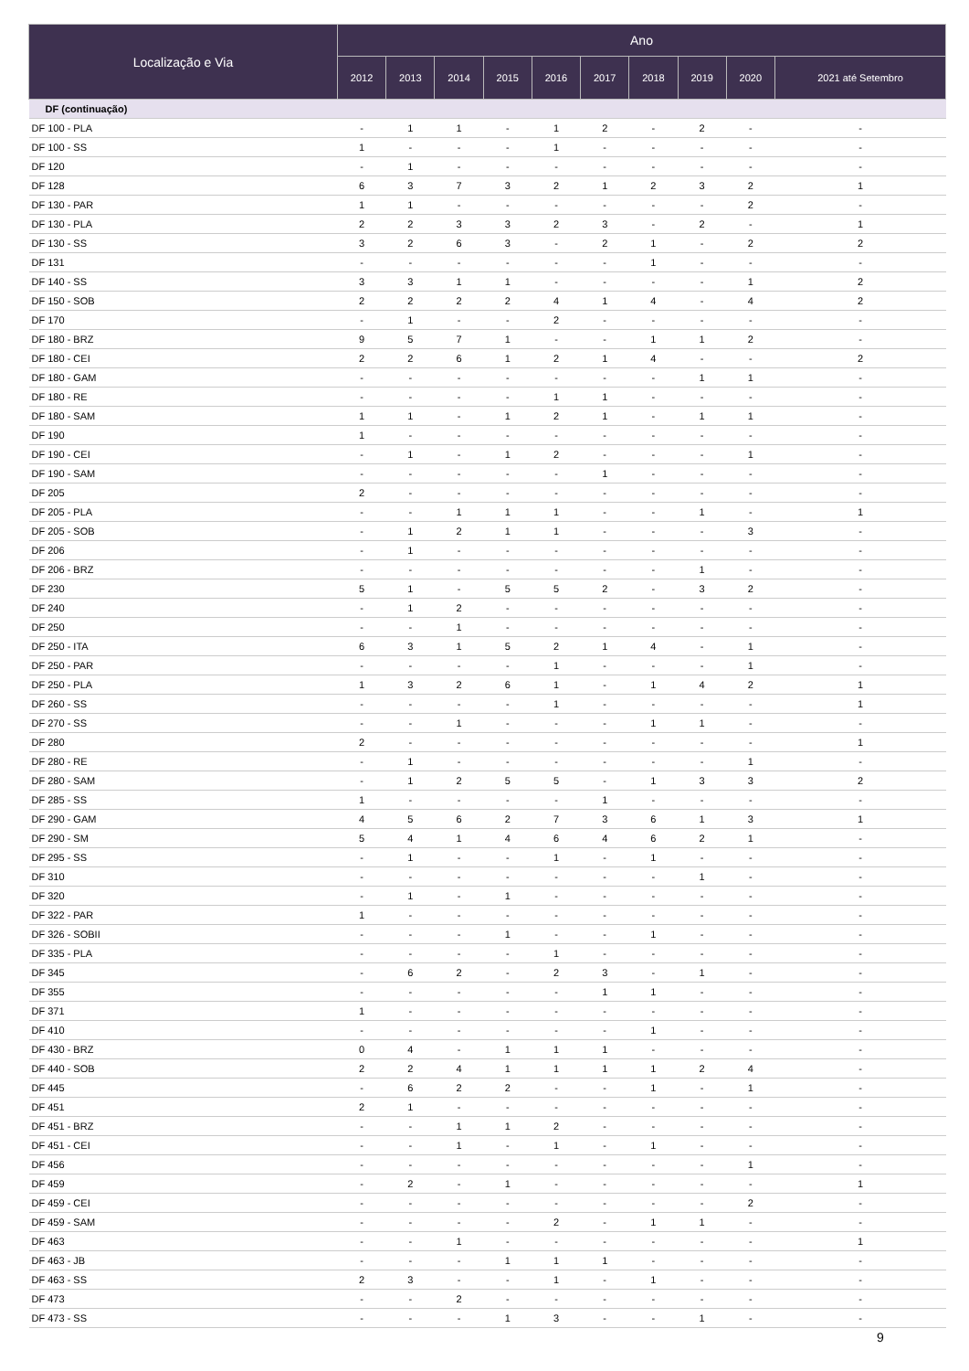| Localização e Via | Ano | | | | | | | | | |
| --- | --- | --- | --- | --- | --- | --- | --- | --- | --- | --- |
| | 2012 | 2013 | 2014 | 2015 | 2016 | 2017 | 2018 | 2019 | 2020 | 2021 até Setembro |
| DF (continuação) | | | | | | | | | | |
| DF 100 - PLA | - | 1 | 1 | - | 1 | 2 | - | 2 | - | - |
| DF 100 - SS | 1 | - | - | - | 1 | - | - | - | - | - |
| DF 120 | - | 1 | - | - | - | - | - | - | - | - |
| DF 128 | 6 | 3 | 7 | 3 | 2 | 1 | 2 | 3 | 2 | 1 |
| DF 130 - PAR | 1 | 1 | - | - | - | - | - | - | 2 | - |
| DF 130 - PLA | 2 | 2 | 3 | 3 | 2 | 3 | - | 2 | - | 1 |
| DF 130 - SS | 3 | 2 | 6 | 3 | - | 2 | 1 | - | 2 | 2 |
| DF 131 | - | - | - | - | - | - | 1 | - | - | - |
| DF 140 - SS | 3 | 3 | 1 | 1 | - | - | - | - | 1 | 2 |
| DF 150 - SOB | 2 | 2 | 2 | 2 | 4 | 1 | 4 | - | 4 | 2 |
| DF 170 | - | 1 | - | - | 2 | - | - | - | - | - |
| DF 180 - BRZ | 9 | 5 | 7 | 1 | - | - | 1 | 1 | 2 | - |
| DF 180 - CEI | 2 | 2 | 6 | 1 | 2 | 1 | 4 | - | - | 2 |
| DF 180 - GAM | - | - | - | - | - | - | - | 1 | 1 | - |
| DF 180 - RE | - | - | - | - | 1 | 1 | - | - | - | - |
| DF 180 - SAM | 1 | 1 | - | 1 | 2 | 1 | - | 1 | 1 | - |
| DF 190 | 1 | - | - | - | - | - | - | - | - | - |
| DF 190 - CEI | - | 1 | - | 1 | 2 | - | - | - | 1 | - |
| DF 190 - SAM | - | - | - | - | - | 1 | - | - | - | - |
| DF 205 | 2 | - | - | - | - | - | - | - | - | - |
| DF 205 - PLA | - | - | 1 | 1 | 1 | - | - | 1 | - | 1 |
| DF 205 - SOB | - | 1 | 2 | 1 | 1 | - | - | - | 3 | - |
| DF 206 | - | 1 | - | - | - | - | - | - | - | - |
| DF 206 - BRZ | - | - | - | - | - | - | - | 1 | - | - |
| DF 230 | 5 | 1 | - | 5 | 5 | 2 | - | 3 | 2 | - |
| DF 240 | - | 1 | 2 | - | - | - | - | - | - | - |
| DF 250 | - | - | 1 | - | - | - | - | - | - | - |
| DF 250 - ITA | 6 | 3 | 1 | 5 | 2 | 1 | 4 | - | 1 | - |
| DF 250 - PAR | - | - | - | - | 1 | - | - | - | 1 | - |
| DF 250 - PLA | 1 | 3 | 2 | 6 | 1 | - | 1 | 4 | 2 | 1 |
| DF 260 - SS | - | - | - | - | 1 | - | - | - | - | 1 |
| DF 270 - SS | - | - | 1 | - | - | - | 1 | 1 | - | - |
| DF 280 | 2 | - | - | - | - | - | - | - | - | 1 |
| DF 280 - RE | - | 1 | - | - | - | - | - | - | 1 | - |
| DF 280 - SAM | - | 1 | 2 | 5 | 5 | - | 1 | 3 | 3 | 2 |
| DF 285 - SS | 1 | - | - | - | - | 1 | - | - | - | - |
| DF 290 - GAM | 4 | 5 | 6 | 2 | 7 | 3 | 6 | 1 | 3 | 1 |
| DF 290 - SM | 5 | 4 | 1 | 4 | 6 | 4 | 6 | 2 | 1 | - |
| DF 295 - SS | - | 1 | - | - | 1 | - | 1 | - | - | - |
| DF 310 | - | - | - | - | - | - | - | 1 | - | - |
| DF 320 | - | 1 | - | 1 | - | - | - | - | - | - |
| DF 322 - PAR | 1 | - | - | - | - | - | - | - | - | - |
| DF 326 - SOBII | - | - | - | 1 | - | - | 1 | - | - | - |
| DF 335 - PLA | - | - | - | - | 1 | - | - | - | - | - |
| DF 345 | - | 6 | 2 | - | 2 | 3 | - | 1 | - | - |
| DF 355 | - | - | - | - | - | 1 | 1 | - | - | - |
| DF 371 | 1 | - | - | - | - | - | - | - | - | - |
| DF 410 | - | - | - | - | - | - | 1 | - | - | - |
| DF 430 - BRZ | 0 | 4 | - | 1 | 1 | 1 | - | - | - | - |
| DF 440 - SOB | 2 | 2 | 4 | 1 | 1 | 1 | 1 | 2 | 4 | - |
| DF 445 | - | 6 | 2 | 2 | - | - | 1 | - | 1 | - |
| DF 451 | 2 | 1 | - | - | - | - | - | - | - | - |
| DF 451 - BRZ | - | - | 1 | 1 | 2 | - | - | - | - | - |
| DF 451 - CEI | - | - | 1 | - | 1 | - | 1 | - | - | - |
| DF 456 | - | - | - | - | - | - | - | - | 1 | - |
| DF 459 | - | 2 | - | 1 | - | - | - | - | - | 1 |
| DF 459 - CEI | - | - | - | - | - | - | - | - | 2 | - |
| DF 459 - SAM | - | - | - | - | 2 | - | 1 | 1 | - | - |
| DF 463 | - | - | 1 | - | - | - | - | - | - | 1 |
| DF 463 - JB | - | - | - | 1 | 1 | 1 | - | - | - | - |
| DF 463 - SS | 2 | 3 | - | - | 1 | - | 1 | - | - | - |
| DF 473 | - | - | 2 | - | - | - | - | - | - | - |
| DF 473 - SS | - | - | - | 1 | 3 | - | - | 1 | - | - |
9